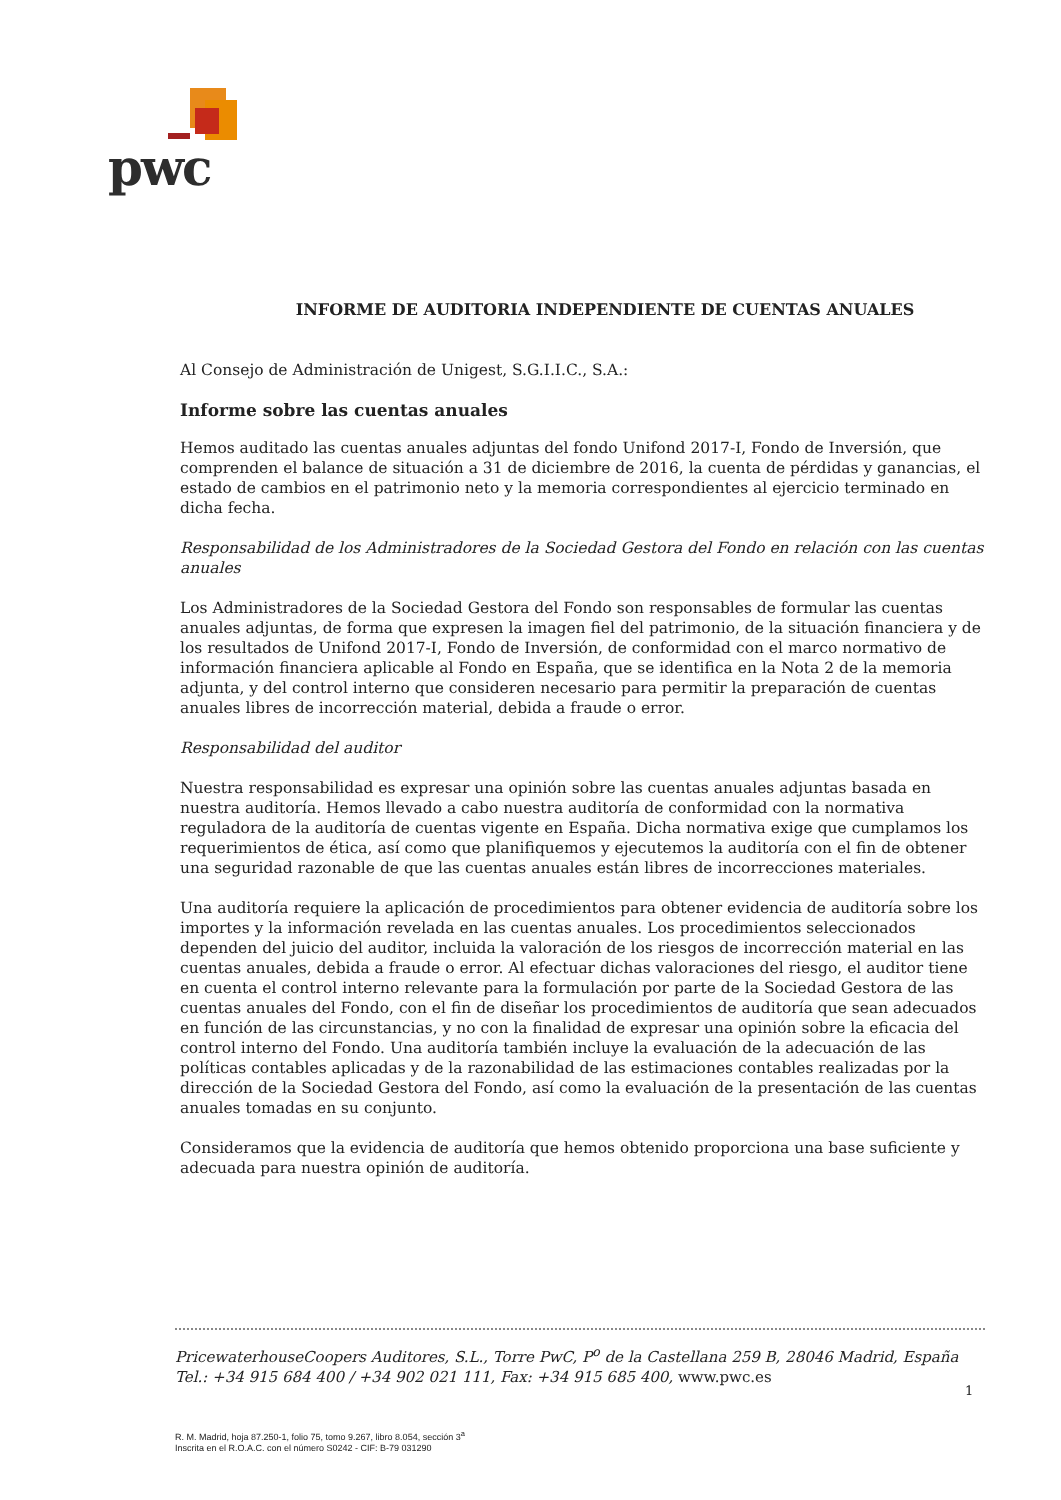pwc
INFORME DE AUDITORIA INDEPENDIENTE DE CUENTAS ANUALES
Al Consejo de Administración de Unigest, S.G.I.I.C., S.A.:
Informe sobre las cuentas anuales
Hemos auditado las cuentas anuales adjuntas del fondo Unifond 2017-I, Fondo de Inversión, que comprenden el balance de situación a 31 de diciembre de 2016, la cuenta de pérdidas y ganancias, el estado de cambios en el patrimonio neto y la memoria correspondientes al ejercicio terminado en dicha fecha.
Responsabilidad de los Administradores de la Sociedad Gestora del Fondo en relación con las cuentas anuales
Los Administradores de la Sociedad Gestora del Fondo son responsables de formular las cuentas anuales adjuntas, de forma que expresen la imagen fiel del patrimonio, de la situación financiera y de los resultados de Unifond 2017-I, Fondo de Inversión, de conformidad con el marco normativo de información financiera aplicable al Fondo en España, que se identifica en la Nota 2 de la memoria adjunta, y del control interno que consideren necesario para permitir la preparación de cuentas anuales libres de incorrección material, debida a fraude o error.
Responsabilidad del auditor
Nuestra responsabilidad es expresar una opinión sobre las cuentas anuales adjuntas basada en nuestra auditoría. Hemos llevado a cabo nuestra auditoría de conformidad con la normativa reguladora de la auditoría de cuentas vigente en España. Dicha normativa exige que cumplamos los requerimientos de ética, así como que planifiquemos y ejecutemos la auditoría con el fin de obtener una seguridad razonable de que las cuentas anuales están libres de incorrecciones materiales.
Una auditoría requiere la aplicación de procedimientos para obtener evidencia de auditoría sobre los importes y la información revelada en las cuentas anuales. Los procedimientos seleccionados dependen del juicio del auditor, incluida la valoración de los riesgos de incorrección material en las cuentas anuales, debida a fraude o error. Al efectuar dichas valoraciones del riesgo, el auditor tiene en cuenta el control interno relevante para la formulación por parte de la Sociedad Gestora de las cuentas anuales del Fondo, con el fin de diseñar los procedimientos de auditoría que sean adecuados en función de las circunstancias, y no con la finalidad de expresar una opinión sobre la eficacia del control interno del Fondo. Una auditoría también incluye la evaluación de la adecuación de las políticas contables aplicadas y de la razonabilidad de las estimaciones contables realizadas por la dirección de la Sociedad Gestora del Fondo, así como la evaluación de la presentación de las cuentas anuales tomadas en su conjunto.
Consideramos que la evidencia de auditoría que hemos obtenido proporciona una base suficiente y adecuada para nuestra opinión de auditoría.
PricewaterhouseCoopers Auditores, S.L., Torre PwC, P<sup>o</sup> de la Castellana 259 B, 28046 Madrid, España
Tel.: +34 915 684 400 / +34 902 021 111, Fax: +34 915 685 400, www.pwc.es
1
R. M. Madrid, hoja 87.250-1, folio 75, tomo 9.267, libro 8.054, sección 3<sup>a</sup>
Inscrita en el R.O.A.C. con el número S0242 - CIF: B-79 031290